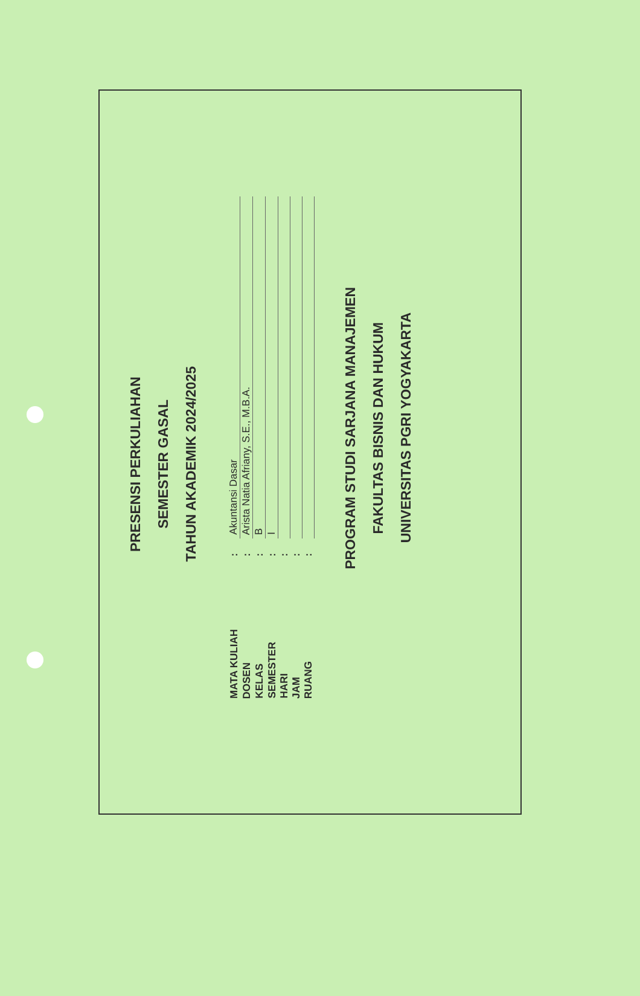PRESENSI PERKULIAHAN
SEMESTER GASAL
TAHUN AKADEMIK 2024/2025
| MATA KULIAH | : | Akuntansi Dasar |
| DOSEN | : | Arista Natia Afriany, S.E., M.B.A. |
| KELAS | : | B |
| SEMESTER | : | I |
| HARI | : | |
| JAM | : | |
| RUANG | : | |
PROGRAM STUDI SARJANA MANAJEMEN
FAKULTAS BISNIS DAN HUKUM
UNIVERSITAS PGRI YOGYAKARTA